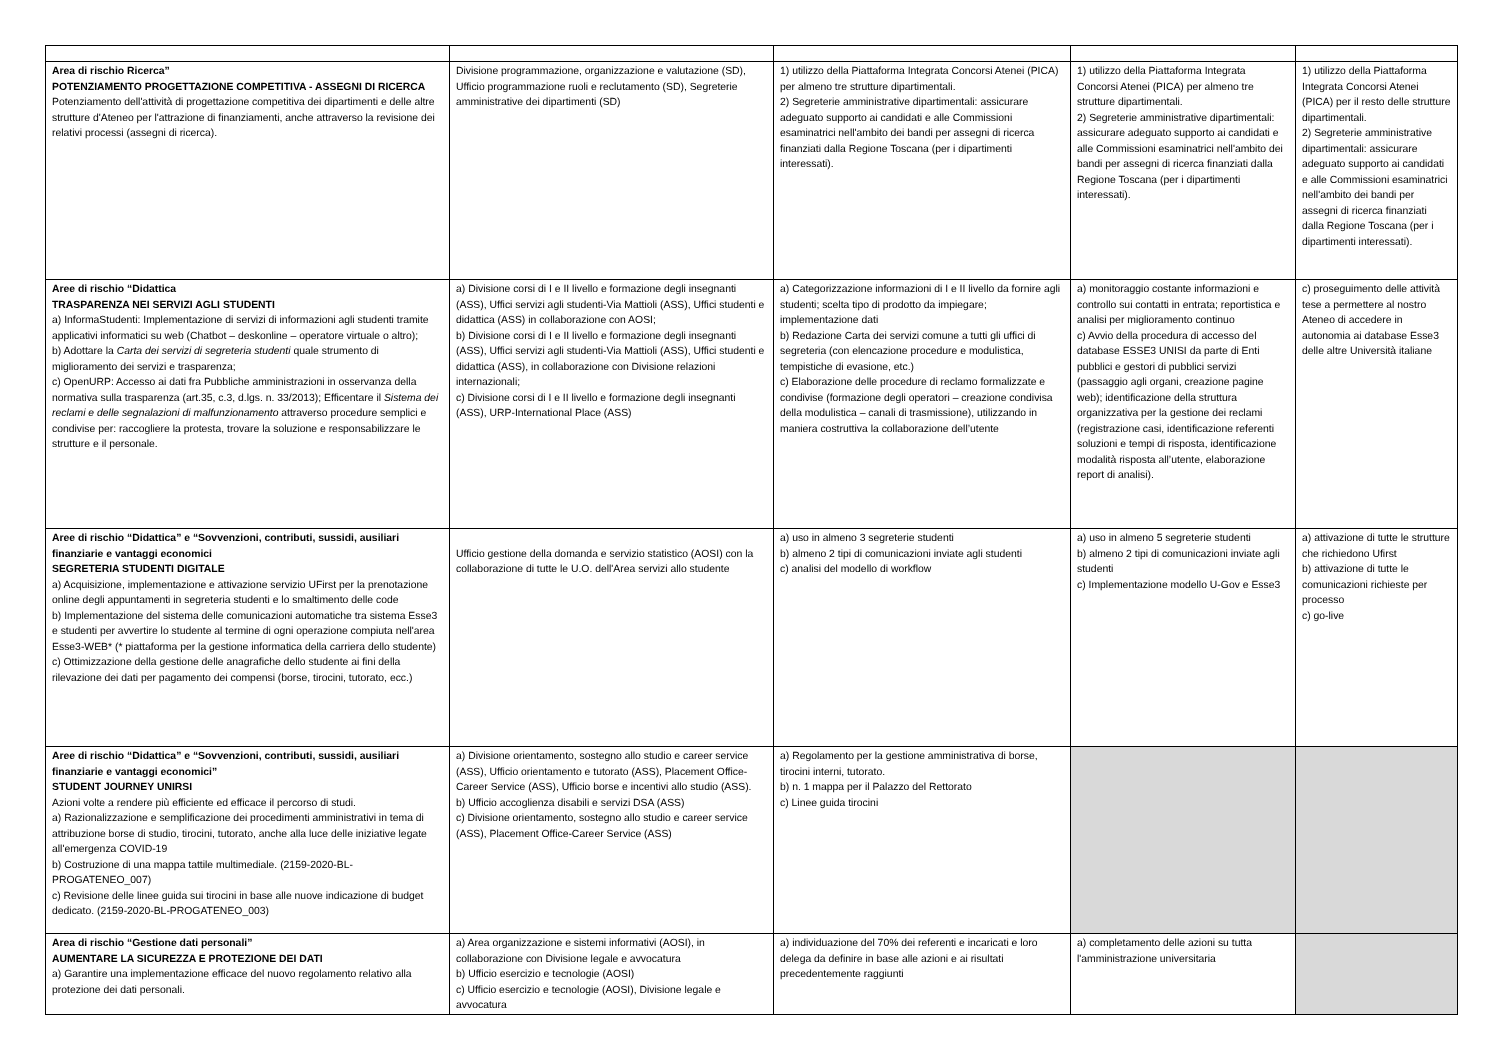| Area di rischio Ricerca” POTENZIAMENTO PROGETTAZIONE COMPETITIVA - ASSEGNI DI RICERCA Potenziamento dell'attività di progettazione competitiva dei dipartimenti e delle altre strutture d'Ateneo per l'attrazione di finanziamenti, anche attraverso la revisione dei relativi processi (assegni di ricerca). | Divisione programmazione, organizzazione e valutazione (SD), Ufficio programmazione ruoli e reclutamento (SD), Segreterie amministrative dei dipartimenti (SD) | 1) utilizzo della Piattaforma Integrata Concorsi Atenei (PICA) per almeno tre strutture dipartimentali. 2) Segreterie amministrative dipartimentali: assicurare adeguato supporto ai candidati e alle Commissioni esaminatrici nell'ambito dei bandi per assegni di ricerca finanziati dalla Regione Toscana (per i dipartimenti interessati). | 1) utilizzo della Piattaforma Integrata Concorsi Atenei (PICA) per almeno tre strutture dipartimentali. 2) Segreterie amministrative dipartimentali: assicurare adeguato supporto ai candidati e alle Commissioni esaminatrici nell'ambito dei bandi per assegni di ricerca finanziati dalla Regione Toscana (per i dipartimenti interessati). | 1) utilizzo della Piattaforma Integrata Concorsi Atenei (PICA) per il resto delle strutture dipartimentali. 2) Segreterie amministrative dipartimentali: assicurare adeguato supporto ai candidati e alle Commissioni esaminatrici nell'ambito dei bandi per assegni di ricerca finanziati dalla Regione Toscana (per i dipartimenti interessati). |
| Aree di rischio “Didattica TRASPARENZA NEI SERVIZI AGLI STUDENTI a) InformaStudenti: Implementazione di servizi di informazioni agli studenti tramite applicativi informatici su web (Chatbot – deskonline – operatore virtuale o altro); b) Adottare la Carta dei servizi di segreteria studenti quale strumento di miglioramento dei servizi e trasparenza; c) OpenURP: Accesso ai dati fra Pubbliche amministrazioni in osservanza della normativa sulla trasparenza (art.35, c.3, d.lgs. n. 33/2013); Efficentare il Sistema dei reclami e delle segnalazioni di malfunzionamento attraverso procedure semplici e condivise per: raccogliere la protesta, trovare la soluzione e responsabilizzare le strutture e il personale. | a) Divisione corsi di I e II livello e formazione degli insegnanti (ASS), Uffici servizi agli studenti-Via Mattioli (ASS), Uffici studenti e didattica (ASS) in collaborazione con AOSI; b) Divisione corsi di I e II livello e formazione degli insegnanti (ASS), Uffici servizi agli studenti-Via Mattioli (ASS), Uffici studenti e didattica (ASS), in collaborazione con Divisione relazioni internazionali; c) Divisione corsi di I e II livello e formazione degli insegnanti (ASS), URP-International Place (ASS) | a) Categorizzazione informazioni di I e II livello da fornire agli studenti; scelta tipo di prodotto da impiegare; implementazione dati b) Redazione Carta dei servizi comune a tutti gli uffici di segreteria (con elencazione procedure e modulistica, tempistiche di evasione, etc.) c) Elaborazione delle procedure di reclamo formalizzate e condivise (formazione degli operatori – creazione condivisa della modulistica – canali di trasmissione), utilizzando in maniera costruttiva la collaborazione dell’utente | a) monitoraggio costante informazioni e controllo sui contatti in entrata; reportistica e analisi per miglioramento continuo c) Avvio della procedura di accesso del database ESSE3 UNISI da parte di Enti pubblici e gestori di pubblici servizi (passaggio agli organi, creazione pagine web); identificazione della struttura organizzativa per la gestione dei reclami (registrazione casi, identificazione referenti soluzioni e tempi di risposta, identificazione modalità risposta all’utente, elaborazione report di analisi). | c) proseguimento delle attività tese a permettere al nostro Ateneo di accedere in autonomia ai database Esse3 delle altre Università italiane |
| Aree di rischio “Didattica” e “Sovvenzioni, contributi, sussidi, ausiliari finanziarie e vantaggi economici SEGRETERIA STUDENTI DIGITALE a) Acquisizione, implementazione e attivazione servizio UFirst per la prenotazione online degli appuntamenti in segreteria studenti e lo smaltimento delle code b) Implementazione del sistema delle comunicazioni automatiche tra sistema Esse3 e studenti per avvertire lo studente al termine di ogni operazione compiuta nell'area Esse3-WEB* (* piattaforma per la gestione informatica della carriera dello studente) c) Ottimizzazione della gestione delle anagrafiche dello studente ai fini della rilevazione dei dati per pagamento dei compensi (borse, tirocini, tutorato, ecc.) | Ufficio gestione della domanda e servizio statistico (AOSI) con la collaborazione di tutte le U.O. dell'Area servizi allo studente | a) uso in almeno 3 segreterie studenti b) almeno 2 tipi di comunicazioni inviate agli studenti c) analisi del modello di workflow | a) uso in almeno 5 segreterie studenti b) almeno 2 tipi di comunicazioni inviate agli studenti c) Implementazione modello U-Gov e Esse3 | a) attivazione di tutte le strutture che richiedono Ufirst b) attivazione di tutte le comunicazioni richieste per processo c) go-live |
| Aree di rischio “Didattica” e “Sovvenzioni, contributi, sussidi, ausiliari finanziarie e vantaggi economici” STUDENT JOURNEY UNIRSI Azioni volte a rendere più efficiente ed efficace il percorso di studi. a) Razionalizzazione e semplificazione dei procedimenti amministrativi in tema di attribuzione borse di studio, tirocini, tutorato, anche alla luce delle iniziative legate all'emergenza COVID-19 b) Costruzione di una mappa tattile multimediale. (2159-2020-BL-PROGATENEO_007) c) Revisione delle linee guida sui tirocini in base alle nuove indicazione di budget dedicato. (2159-2020-BL-PROGATENEO_003) | a) Divisione orientamento, sostegno allo studio e career service (ASS), Ufficio orientamento e tutorato (ASS), Placement Office-Career Service (ASS), Ufficio borse e incentivi allo studio (ASS). b) Ufficio accoglienza disabili e servizi DSA (ASS) c) Divisione orientamento, sostegno allo studio e career service (ASS), Placement Office-Career Service (ASS) | a) Regolamento per la gestione amministrativa di borse, tirocini interni, tutorato. b) n. 1 mappa per il Palazzo del Rettorato c) Linee guida tirocini | | |
| Area di rischio “Gestione dati personali” AUMENTARE LA SICUREZZA E PROTEZIONE DEI DATI a) Garantire una implementazione efficace del nuovo regolamento relativo alla protezione dei dati personali. | a) Area organizzazione e sistemi informativi (AOSI), in collaborazione con Divisione legale e avvocatura b) Ufficio esercizio e tecnologie (AOSI) c) Ufficio esercizio e tecnologie (AOSI), Divisione legale e avvocatura | a) individuazione del 70% dei referenti e incaricati e loro delega da definire in base alle azioni e ai risultati precedentemente raggiunti | a) completamento delle azioni su tutta l'amministrazione universitaria | |